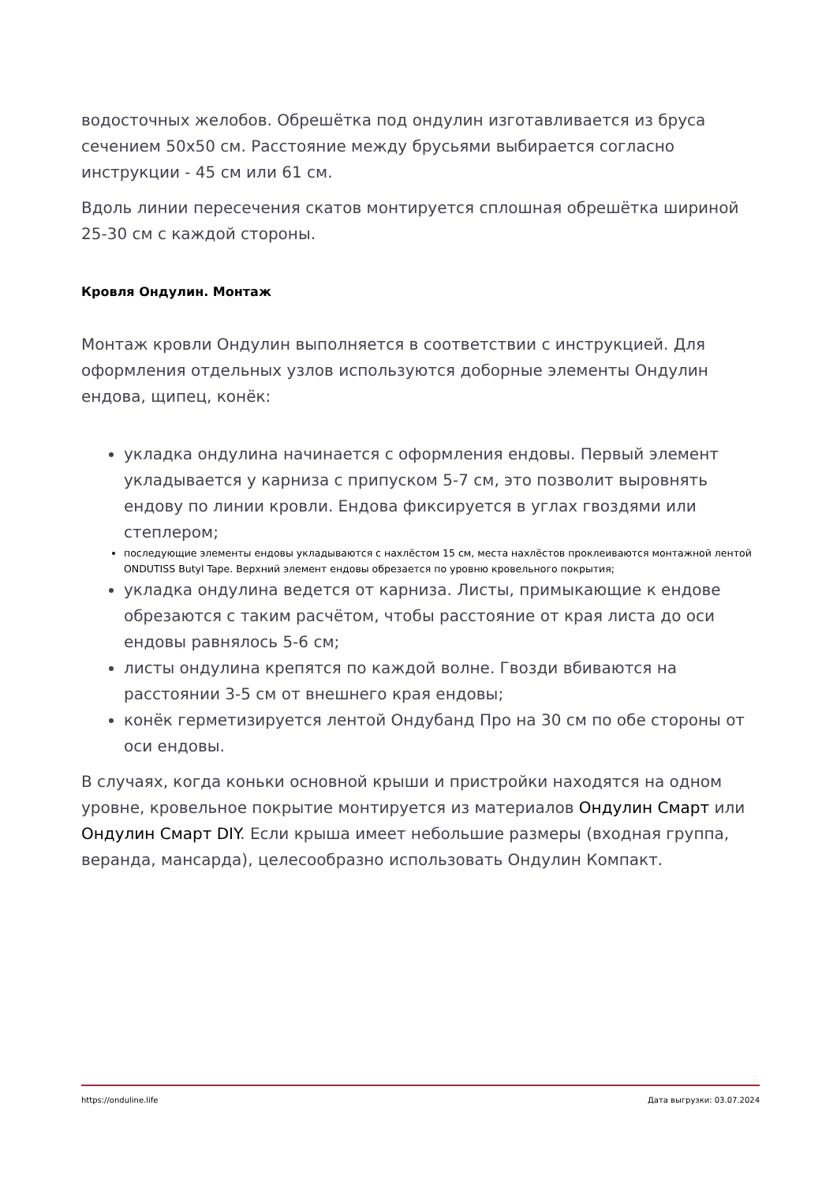водосточных желобов. Обрешётка под ондулин изготавливается из бруса сечением 50х50 см. Расстояние между брусьями выбирается согласно инструкции - 45 см или 61 см.
Вдоль линии пересечения скатов монтируется сплошная обрешётка шириной 25-30 см с каждой стороны.
Кровля Ондулин. Монтаж
Монтаж кровли Ондулин выполняется в соответствии с инструкцией. Для оформления отдельных узлов используются доборные элементы Ондулин ендова, щипец, конёк:
укладка ондулина начинается с оформления ендовы. Первый элемент укладывается у карниза с припуском 5-7 см, это позволит выровнять ендову по линии кровли. Ендова фиксируется в углах гвоздями или степлером;
последующие элементы ендовы укладываются с нахлёстом 15 см, места нахлёстов проклеиваются монтажной лентой ONDUTISS Butyl Tape. Верхний элемент ендовы обрезается по уровню кровельного покрытия;
укладка ондулина ведется от карниза. Листы, примыкающие к ендове обрезаются с таким расчётом, чтобы расстояние от края листа до оси ендовы равнялось 5-6 см;
листы ондулина крепятся по каждой волне. Гвозди вбиваются на расстоянии 3-5 см от внешнего края ендовы;
конёк герметизируется лентой Ондубанд Про на 30 см по обе стороны от оси ендовы.
В случаях, когда коньки основной крыши и пристройки находятся на одном уровне, кровельное покрытие монтируется из материалов Ондулин Смарт или Ондулин Смарт DIY. Если крыша имеет небольшие размеры (входная группа, веранда, мансарда), целесообразно использовать Ондулин Компакт.
https://onduline.life Дата выгрузки: 03.07.2024